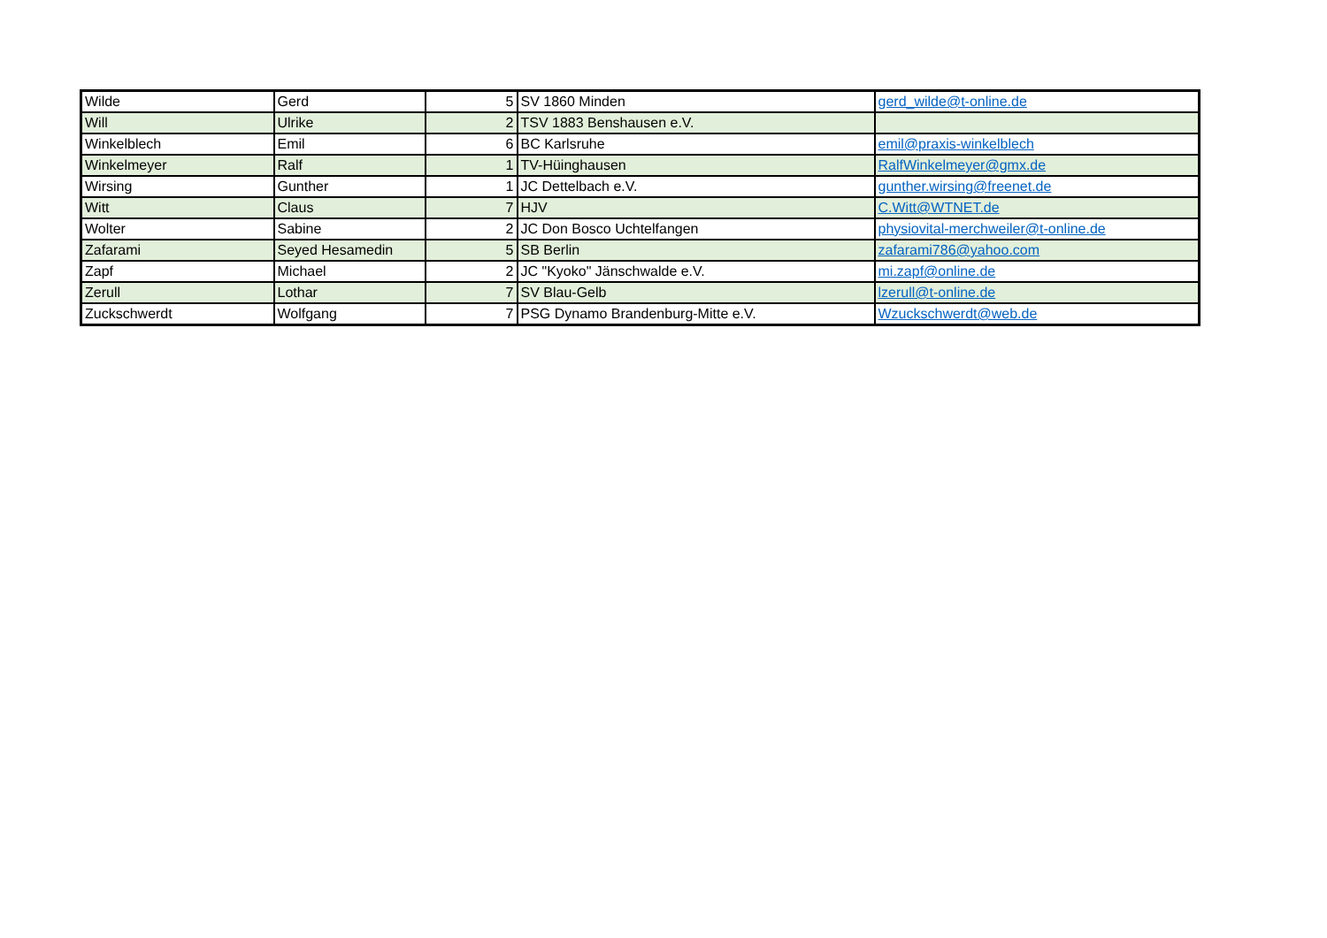| Wilde | Gerd | 5 | SV 1860 Minden | gerd_wilde@t-online.de |
| Will | Ulrike | 2 | TSV 1883 Benshausen e.V. | |
| Winkelblech | Emil | 6 | BC Karlsruhe | emil@praxis-winkelblech |
| Winkelmeyer | Ralf | 1 | TV-Hüinghausen | RalfWinkelmeyer@gmx.de |
| Wirsing | Gunther | 1 | JC Dettelbach e.V. | gunther.wirsing@freenet.de |
| Witt | Claus | 7 | HJV | C.Witt@WTNET.de |
| Wolter | Sabine | 2 | JC Don Bosco Uchtelfangen | physiovital-merchweiler@t-online.de |
| Zafarami | Seyed Hesamedin | 5 | SB Berlin | zafarami786@yahoo.com |
| Zapf | Michael | 2 | JC "Kyoko" Jänschwalde e.V. | mi.zapf@online.de |
| Zerull | Lothar | 7 | SV Blau-Gelb | lzerull@t-online.de |
| Zuckschwerdt | Wolfgang | 7 | PSG Dynamo Brandenburg-Mitte e.V. | Wzuckschwerdt@web.de |